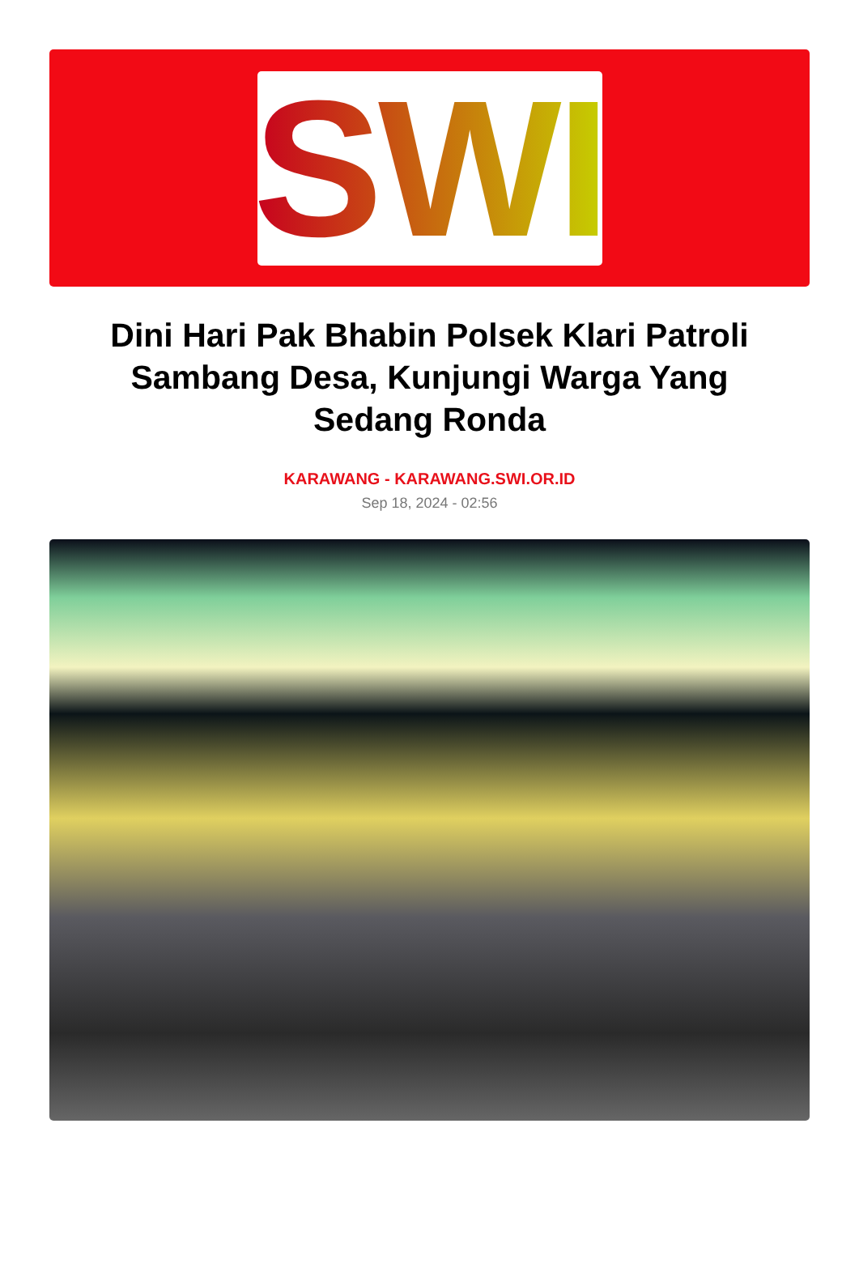SWI
Dini Hari Pak Bhabin Polsek Klari Patroli Sambang Desa, Kunjungi Warga Yang Sedang Ronda
KARAWANG - KARAWANG.SWI.OR.ID
Sep 18, 2024 - 02:56